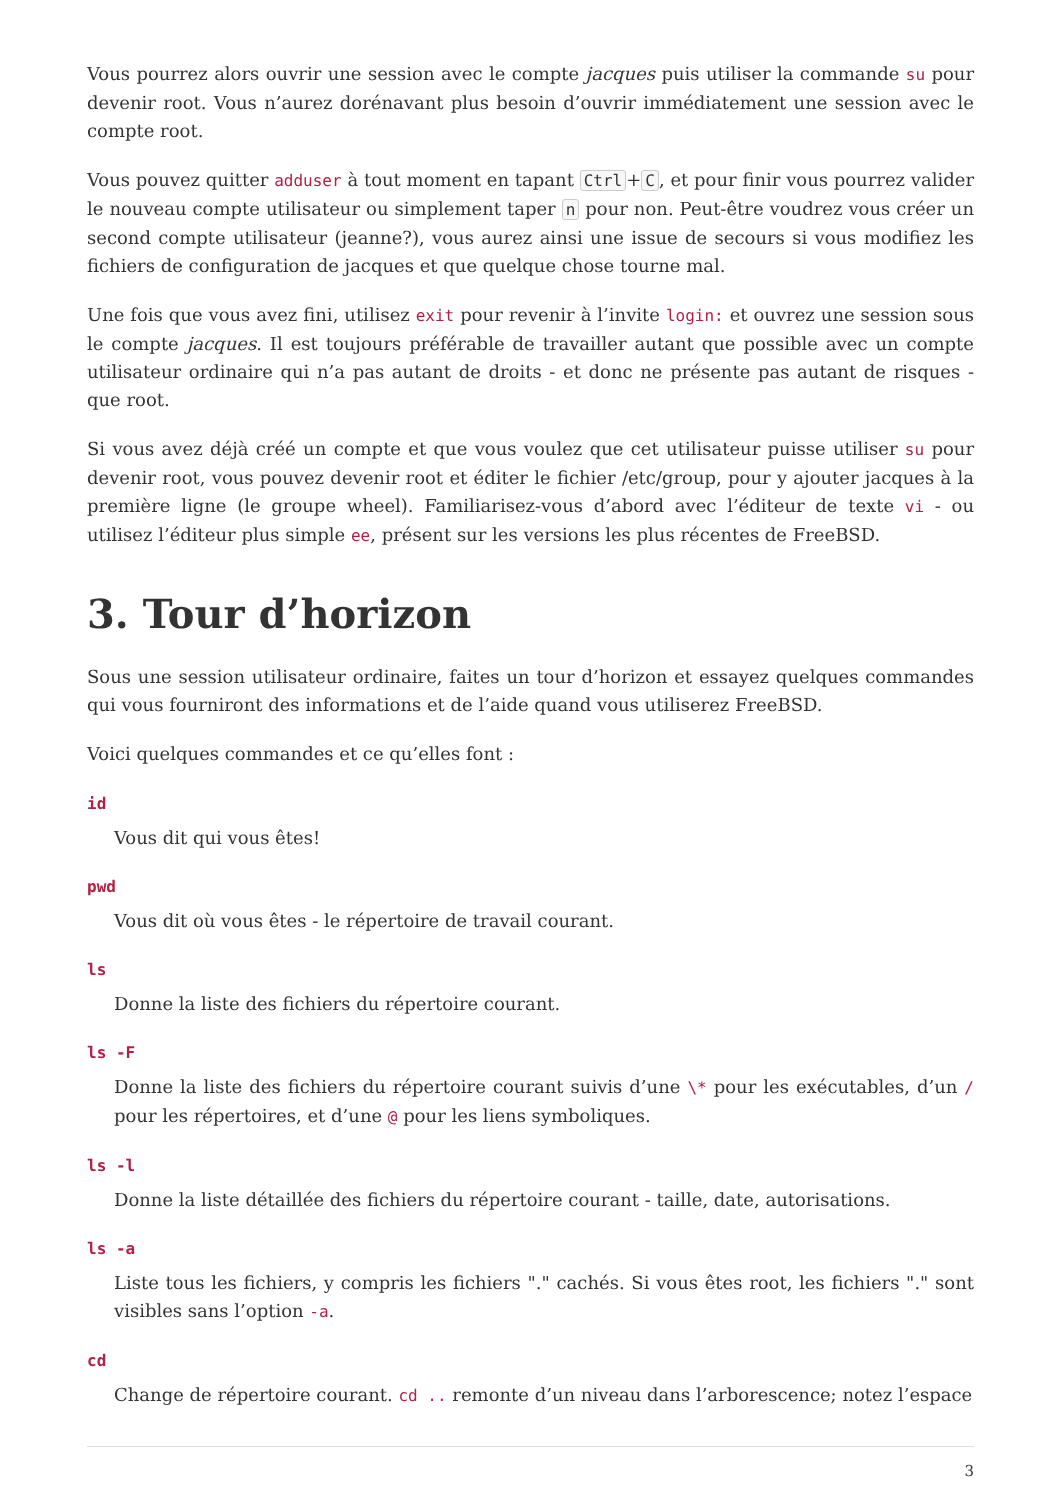Vous pourrez alors ouvrir une session avec le compte jacques puis utiliser la commande su pour devenir root. Vous n’aurez dorénavant plus besoin d’ouvrir immédiatement une session avec le compte root.
Vous pouvez quitter adduser à tout moment en tapant Ctrl + C, et pour finir vous pourrez valider le nouveau compte utilisateur ou simplement taper n pour non. Peut-être voudrez vous créer un second compte utilisateur (jeanne?), vous aurez ainsi une issue de secours si vous modifiez les fichiers de configuration de jacques et que quelque chose tourne mal.
Une fois que vous avez fini, utilisez exit pour revenir à l’invite login: et ouvrez une session sous le compte jacques. Il est toujours préférable de travailler autant que possible avec un compte utilisateur ordinaire qui n’a pas autant de droits - et donc ne présente pas autant de risques - que root.
Si vous avez déjà créé un compte et que vous voulez que cet utilisateur puisse utiliser su pour devenir root, vous pouvez devenir root et éditer le fichier /etc/group, pour y ajouter jacques à la première ligne (le groupe wheel). Familiarisez-vous d’abord avec l’éditeur de texte vi - ou utilisez l’éditeur plus simple ee, présent sur les versions les plus récentes de FreeBSD.
3. Tour d’horizon
Sous une session utilisateur ordinaire, faites un tour d’horizon et essayez quelques commandes qui vous fourniront des informations et de l’aide quand vous utiliserez FreeBSD.
Voici quelques commandes et ce qu’elles font :
id
Vous dit qui vous êtes!
pwd
Vous dit où vous êtes - le répertoire de travail courant.
ls
Donne la liste des fichiers du répertoire courant.
ls -F
Donne la liste des fichiers du répertoire courant suivis d’une \* pour les exécutables, d’un / pour les répertoires, et d’une @ pour les liens symboliques.
ls -l
Donne la liste détaillée des fichiers du répertoire courant - taille, date, autorisations.
ls -a
Liste tous les fichiers, y compris les fichiers "." cachés. Si vous êtes root, les fichiers "." sont visibles sans l’option -a.
cd
Change de répertoire courant. cd .. remonte d’un niveau dans l’arborescence; notez l’espace
3